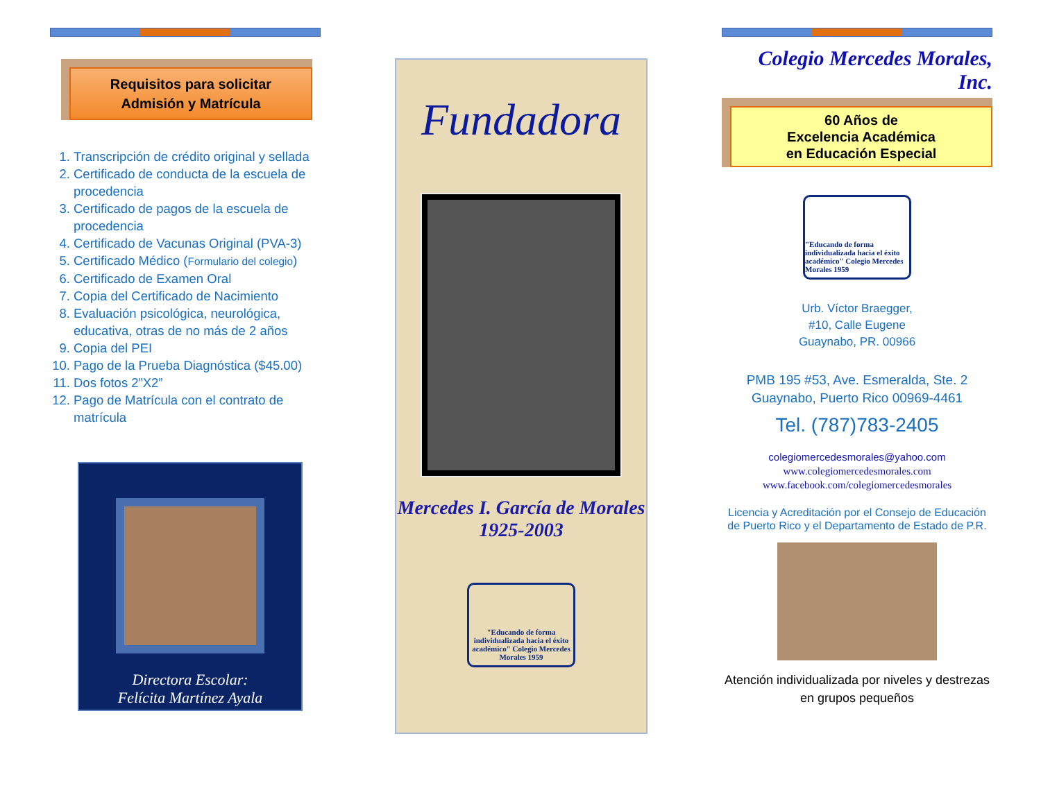Requisitos para solicitar
Admisión y Matrícula
1. Transcripción de crédito original y sellada
2. Certificado de conducta de la escuela de procedencia
3. Certificado de pagos de la escuela de procedencia
4. Certificado de Vacunas Original (PVA-3)
5. Certificado Médico (Formulario del colegio)
6. Certificado de Examen Oral
7. Copia del Certificado de Nacimiento
8. Evaluación psicológica, neurológica, educativa, otras de no más de 2 años
9. Copia del PEI
10. Pago de la Prueba Diagnóstica ($45.00)
11. Dos fotos 2”X2”
12. Pago de Matrícula con el contrato de matrícula
Directora Escolar:
Felícita Martínez Ayala
Fundadora
Mercedes I. García de Morales
1925-2003
"Educando de forma individualizada hacia el éxito académico" Colegio Mercedes Morales 1959
Colegio Mercedes Morales, Inc.
60 Años de
Excelencia Académica
en Educación Especial
"Educando de forma individualizada hacia el éxito académico" Colegio Mercedes Morales 1959
Urb. Víctor Braegger,
#10, Calle Eugene
Guaynabo, PR. 00966
PMB 195 #53, Ave. Esmeralda, Ste. 2
Guaynabo, Puerto Rico 00969-4461
Tel. (787)783-2405
colegiomercedesmorales@yahoo.com
www.colegiomercedesmorales.com
www.facebook.com/colegiomercedesmorales
Licencia y Acreditación por el Consejo de Educación de Puerto Rico y el Departamento de Estado de P.R.
Atención individualizada por niveles y destrezas en grupos pequeños